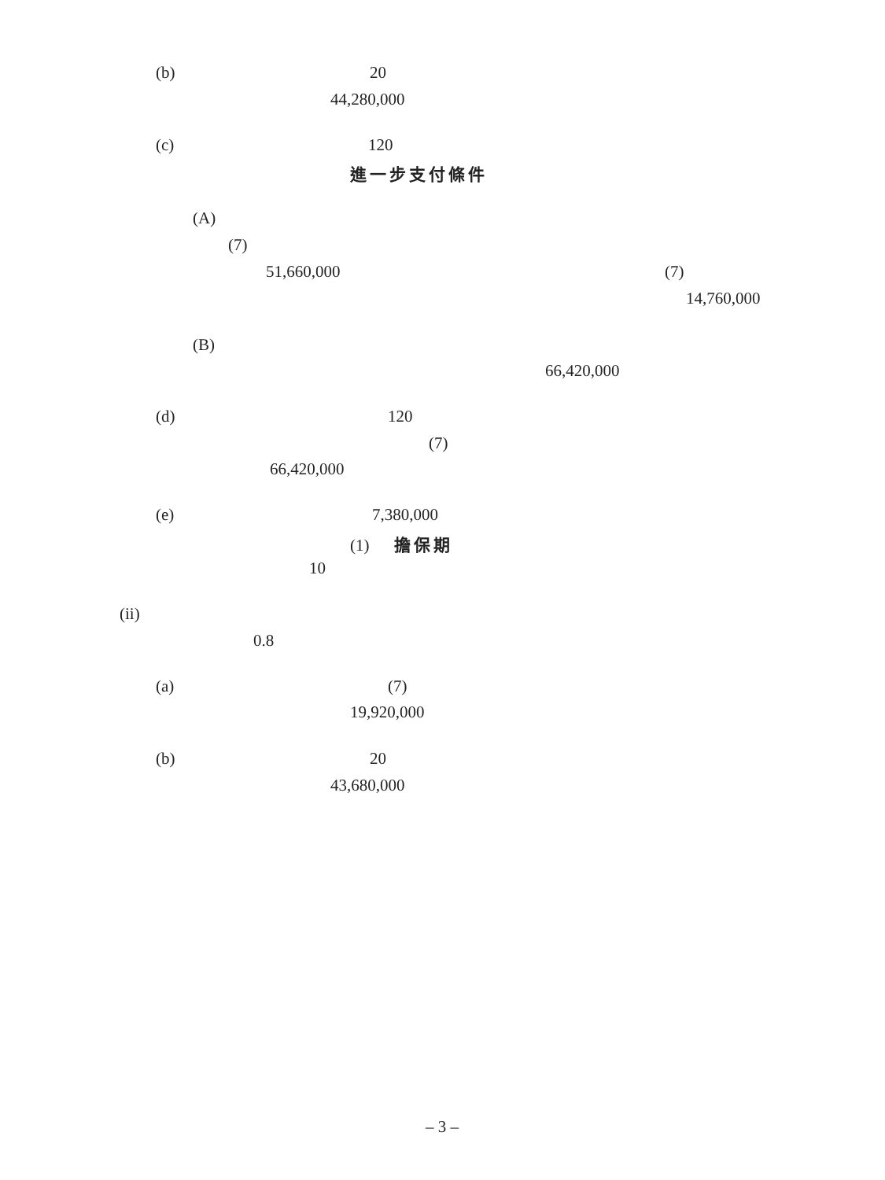(b) 20
44,280,000
(c) 120
進一步支付條件
(A)
(7)
51,660,000 (7)
14,760,000
(B)
66,420,000
(d) 120
(7)
66,420,000
(e) 7,380,000
(1) 擔保期
10
(ii)
0.8
(a) (7)
19,920,000
(b) 20
43,680,000
– 3 –